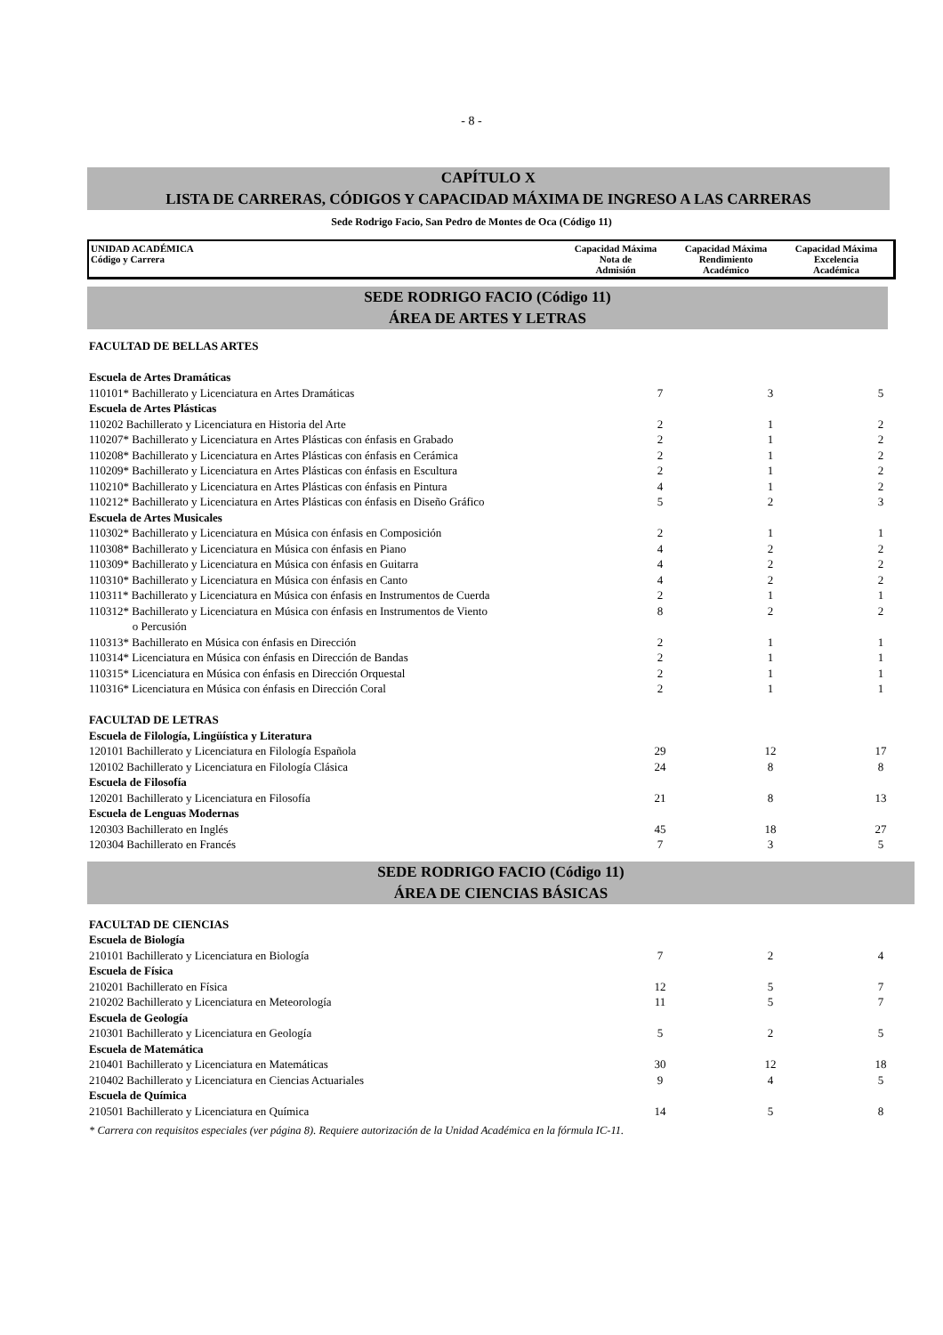- 8 -
CAPÍTULO X
LISTA DE CARRERAS, CÓDIGOS Y CAPACIDAD MÁXIMA DE INGRESO A LAS CARRERAS
Sede Rodrigo Facio, San Pedro de Montes de Oca (Código 11)
UNIDAD ACADÉMICA
Código y Carrera
Capacidad Máxima
Nota de
Admisión
Capacidad Máxima
Rendimiento
Académico
Capacidad Máxima
Excelencia
Académica
SEDE RODRIGO FACIO (Código 11)
ÁREA DE ARTES Y LETRAS
| FACULTAD DE BELLAS ARTES | | | |
| Escuela de Artes Dramáticas | | | |
| 110101* Bachillerato y Licenciatura en Artes Dramáticas | 7 | 3 | 5 |
| Escuela de Artes Plásticas | | | |
| 110202 Bachillerato y Licenciatura en Historia del Arte | 2 | 1 | 2 |
| 110207* Bachillerato y Licenciatura en Artes Plásticas con énfasis en Grabado | 2 | 1 | 2 |
| 110208* Bachillerato y Licenciatura en Artes Plásticas con énfasis en Cerámica | 2 | 1 | 2 |
| 110209* Bachillerato y Licenciatura en Artes Plásticas con énfasis en Escultura | 2 | 1 | 2 |
| 110210* Bachillerato y Licenciatura en Artes Plásticas con énfasis en Pintura | 4 | 1 | 2 |
| 110212* Bachillerato y Licenciatura en Artes Plásticas con énfasis en Diseño Gráfico | 5 | 2 | 3 |
| Escuela de Artes Musicales | | | |
| 110302* Bachillerato y Licenciatura en Música con énfasis en Composición | 2 | 1 | 1 |
| 110308* Bachillerato y Licenciatura en Música con énfasis en Piano | 4 | 2 | 2 |
| 110309* Bachillerato y Licenciatura en Música con énfasis en Guitarra | 4 | 2 | 2 |
| 110310* Bachillerato y Licenciatura en Música con énfasis en Canto | 4 | 2 | 2 |
| 110311* Bachillerato y Licenciatura en Música con énfasis en Instrumentos de Cuerda | 2 | 1 | 1 |
| 110312* Bachillerato y Licenciatura en Música con énfasis en Instrumentos de Viento o Percusión | 8 | 2 | 2 |
| 110313* Bachillerato en Música con énfasis en Dirección | 2 | 1 | 1 |
| 110314* Licenciatura en Música con énfasis en Dirección de Bandas | 2 | 1 | 1 |
| 110315* Licenciatura en Música con énfasis en Dirección Orquestal | 2 | 1 | 1 |
| 110316* Licenciatura en Música con énfasis en Dirección Coral | 2 | 1 | 1 |
| FACULTAD DE LETRAS | | | |
| Escuela de Filología, Lingüística y Literatura | | | |
| 120101 Bachillerato y Licenciatura en Filología Española | 29 | 12 | 17 |
| 120102 Bachillerato y Licenciatura en Filología Clásica | 24 | 8 | 8 |
| Escuela de Filosofía | | | |
| 120201 Bachillerato y Licenciatura en Filosofía | 21 | 8 | 13 |
| Escuela de Lenguas Modernas | | | |
| 120303 Bachillerato en Inglés | 45 | 18 | 27 |
| 120304 Bachillerato en Francés | 7 | 3 | 5 |
SEDE RODRIGO FACIO (Código 11)
ÁREA DE CIENCIAS BÁSICAS
| FACULTAD DE CIENCIAS | | | |
| Escuela de Biología | | | |
| 210101 Bachillerato y Licenciatura en Biología | 7 | 2 | 4 |
| Escuela de Física | | | |
| 210201 Bachillerato en Física | 12 | 5 | 7 |
| 210202 Bachillerato y Licenciatura en Meteorología | 11 | 5 | 7 |
| Escuela de Geología | | | |
| 210301 Bachillerato y Licenciatura en Geología | 5 | 2 | 5 |
| Escuela de Matemática | | | |
| 210401 Bachillerato y Licenciatura en Matemáticas | 30 | 12 | 18 |
| 210402 Bachillerato y Licenciatura en Ciencias Actuariales | 9 | 4 | 5 |
| Escuela de Química | | | |
| 210501 Bachillerato y Licenciatura en Química | 14 | 5 | 8 |
* Carrera con requisitos especiales (ver página 8). Requiere autorización de la Unidad Académica en la fórmula IC-11.